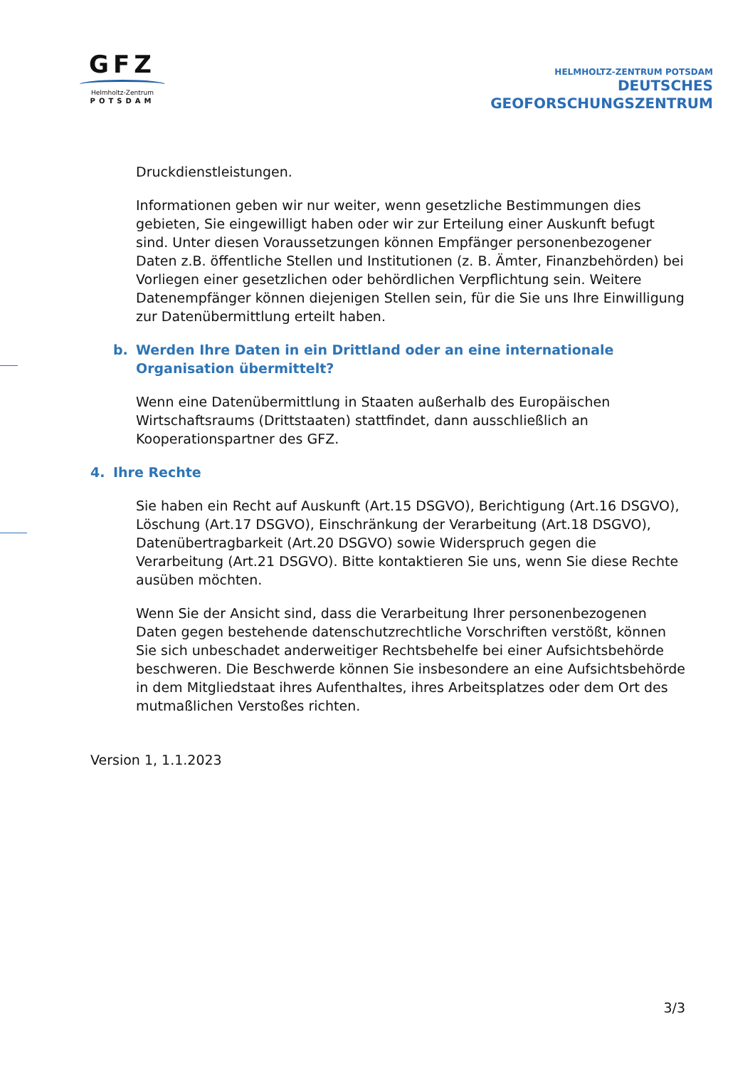GFZ
Helmholtz-Zentrum
POTSDAM
HELMHOLTZ-ZENTRUM POTSDAM
DEUTSCHES
GEOFORSCHUNGSZENTRUM
Druckdienstleistungen.
Informationen geben wir nur weiter, wenn gesetzliche Bestimmungen dies gebieten, Sie eingewilligt haben oder wir zur Erteilung einer Auskunft befugt sind. Unter diesen Voraussetzungen können Empfänger personenbezogener Daten z.B. öffentliche Stellen und Institutionen (z. B. Ämter, Finanzbehörden) bei Vorliegen einer gesetzlichen oder behördlichen Verpflichtung sein. Weitere Datenempfänger können diejenigen Stellen sein, für die Sie uns Ihre Einwilligung zur Datenübermittlung erteilt haben.
b. Werden Ihre Daten in ein Drittland oder an eine internationale Organisation übermittelt?
Wenn eine Datenübermittlung in Staaten außerhalb des Europäischen Wirtschaftsraums (Drittstaaten) stattfindet, dann ausschließlich an Kooperationspartner des GFZ.
4. Ihre Rechte
Sie haben ein Recht auf Auskunft (Art.15 DSGVO), Berichtigung (Art.16 DSGVO), Löschung (Art.17 DSGVO), Einschränkung der Verarbeitung (Art.18 DSGVO), Datenübertragbarkeit (Art.20 DSGVO) sowie Widerspruch gegen die Verarbeitung (Art.21 DSGVO). Bitte kontaktieren Sie uns, wenn Sie diese Rechte ausüben möchten.
Wenn Sie der Ansicht sind, dass die Verarbeitung Ihrer personenbezogenen Daten gegen bestehende datenschutzrechtliche Vorschriften verstößt, können Sie sich unbeschadet anderweitiger Rechtsbehelfe bei einer Aufsichtsbehörde beschweren. Die Beschwerde können Sie insbesondere an eine Aufsichtsbehörde in dem Mitgliedstaat ihres Aufenthaltes, ihres Arbeitsplatzes oder dem Ort des mutmaßlichen Verstoßes richten.
Version 1, 1.1.2023
3/3